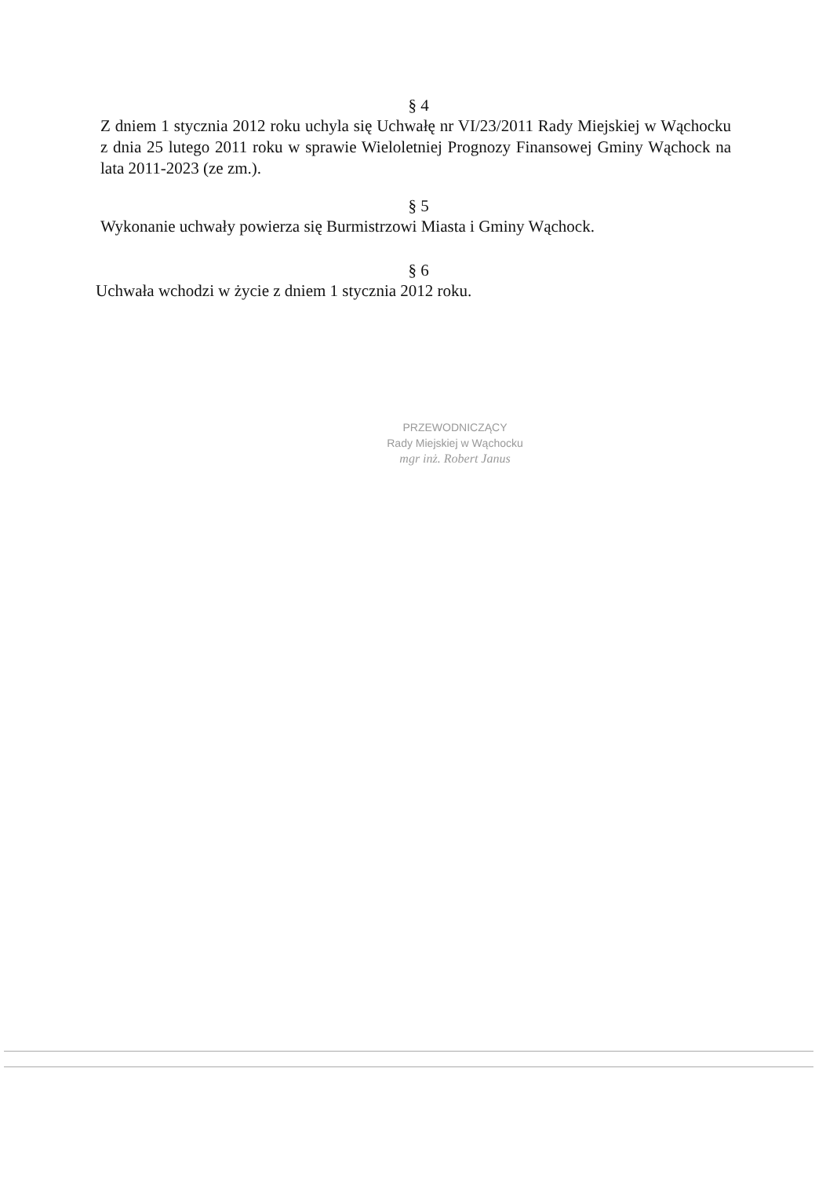§ 4
Z dniem 1 stycznia 2012 roku uchyla się Uchwałę nr VI/23/2011 Rady Miejskiej w Wąchocku z dnia 25 lutego 2011 roku w sprawie Wieloletniej Prognozy Finansowej Gminy Wąchock na lata 2011-2023 (ze zm.).
§ 5
Wykonanie uchwały powierza się Burmistrzowi Miasta i Gminy Wąchock.
§ 6
Uchwała wchodzi w życie z dniem 1 stycznia 2012 roku.
PRZEWODNICZĄCY
Rady Miejskiej w Wąchocku
mgr inż. Robert Janus